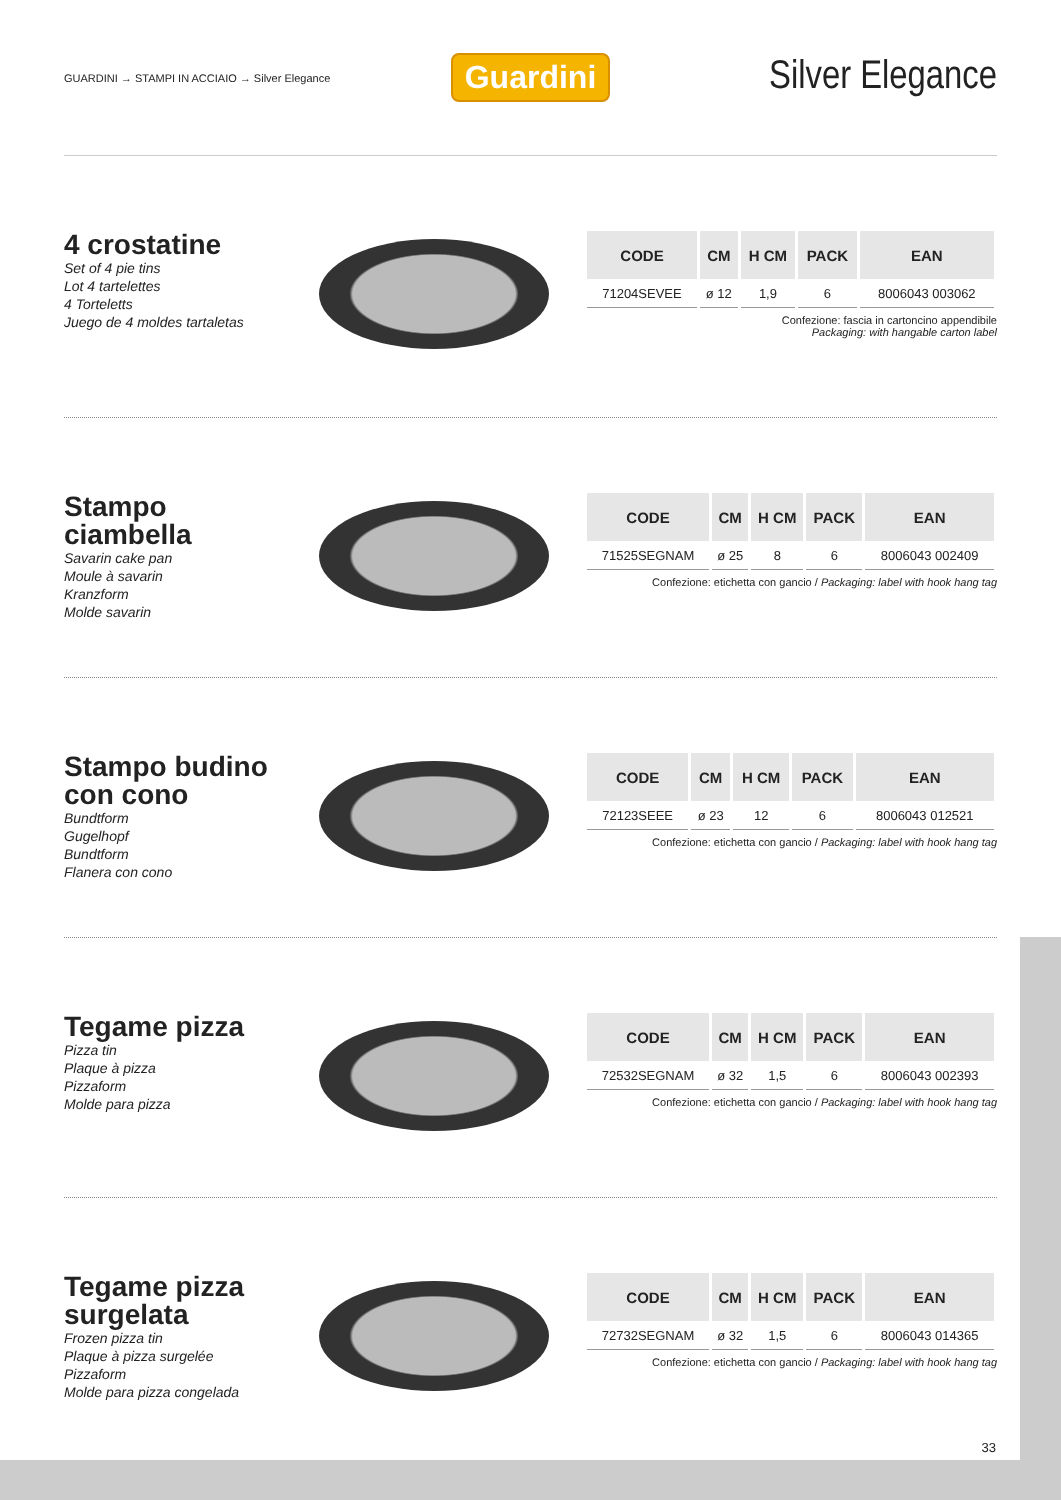GUARDINI → STAMPI IN ACCIAIO → Silver Elegance
Guardini
Silver Elegance
4 crostatine
Set of 4 pie tins
Lot 4 tartelettes
4 Torteletts
Juego de 4 moldes tartaletas
| CODE | CM | H CM | PACK | EAN |
| --- | --- | --- | --- | --- |
| 71204SEVEE | ø 12 | 1,9 | 6 | 8006043 003062 |
Confezione: fascia in cartoncino appendibile
Packaging: with hangable carton label
Stampo ciambella
Savarin cake pan
Moule à savarin
Kranzform
Molde savarin
| CODE | CM | H CM | PACK | EAN |
| --- | --- | --- | --- | --- |
| 71525SEGNAM | ø 25 | 8 | 6 | 8006043 002409 |
Confezione: etichetta con gancio / Packaging: label with hook hang tag
Stampo budino con cono
Bundtform
Gugelhopf
Bundtform
Flanera con cono
| CODE | CM | H CM | PACK | EAN |
| --- | --- | --- | --- | --- |
| 72123SEEE | ø 23 | 12 | 6 | 8006043 012521 |
Confezione: etichetta con gancio / Packaging: label with hook hang tag
Tegame pizza
Pizza tin
Plaque à pizza
Pizzaform
Molde para pizza
| CODE | CM | H CM | PACK | EAN |
| --- | --- | --- | --- | --- |
| 72532SEGNAM | ø 32 | 1,5 | 6 | 8006043 002393 |
Confezione: etichetta con gancio / Packaging: label with hook hang tag
Tegame pizza surgelata
Frozen pizza tin
Plaque à pizza surgelée
Pizzaform
Molde para pizza congelada
| CODE | CM | H CM | PACK | EAN |
| --- | --- | --- | --- | --- |
| 72732SEGNAM | ø 32 | 1,5 | 6 | 8006043 014365 |
Confezione: etichetta con gancio / Packaging: label with hook hang tag
33